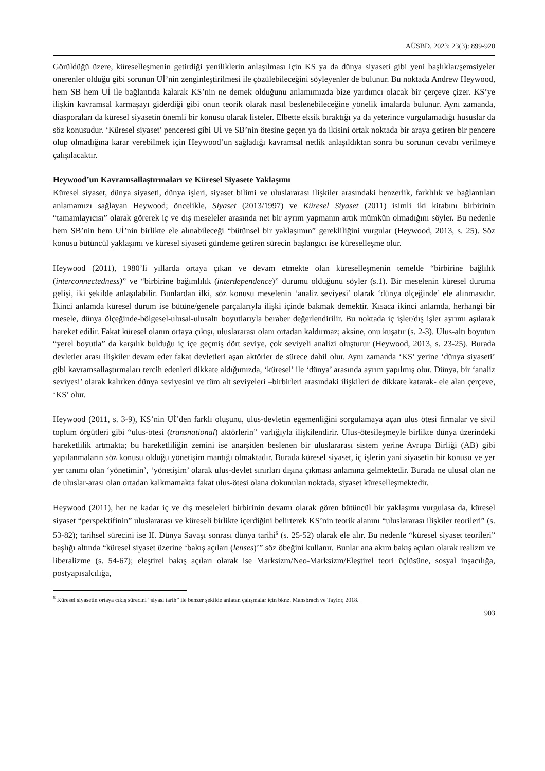AÜSBD, 2023; 23(3): 899-920
Görüldüğü üzere, küreselleşmenin getirdiği yeniliklerin anlaşılması için KS ya da dünya siyaseti gibi yeni başlıklar/şemsiyeler önerenler olduğu gibi sorunun Uİ’nin zenginleştirilmesi ile çözülebileceğini söyleyenler de bulunur. Bu noktada Andrew Heywood, hem SB hem Uİ ile bağlantıda kalarak KS’nin ne demek olduğunu anlamımızda bize yardımcı olacak bir çerçeve çizer. KS’ye ilişkin kavramsal karmaşayı giderdiği gibi onun teorik olarak nasıl beslenebileceğine yönelik imalarda bulunur. Aynı zamanda, diasporaları da küresel siyasetin önemli bir konusu olarak listeler. Elbette eksik bıraktığı ya da yeterince vurgulamadığı hususlar da söz konusudur. ‘Küresel siyaset’ penceresi gibi Uİ ve SB’nin ötesine geçen ya da ikisini ortak noktada bir araya getiren bir pencere olup olmadığına karar verebilmek için Heywood’un sağladığı kavramsal netlik anlaşıldıktan sonra bu sorunun cevabı verilmeye çalışılacaktır.
Heywood’un Kavramsallaştırmaları ve Küresel Siyasete Yaklaşımı
Küresel siyaset, dünya siyaseti, dünya işleri, siyaset bilimi ve uluslararası ilişkiler arasındaki benzerlik, farklılık ve bağlantıları anlamamızı sağlayan Heywood; öncelikle, Siyaset (2013/1997) ve Küresel Siyaset (2011) isimli iki kitabını birbirinin “tamamlayıcısı” olarak görerek iç ve dış meseleler arasında net bir ayrım yapmanın artık mümkün olmadığını söyler. Bu nedenle hem SB’nin hem Uİ’nin birlikte ele alınabileceği “bütünsel bir yaklaşımın” gerekliliğini vurgular (Heywood, 2013, s. 25). Söz konusu bütüncül yaklaşımı ve küresel siyaseti gündeme getiren sürecin başlangıcı ise küreselleşme olur.
Heywood (2011), 1980’li yıllarda ortaya çıkan ve devam etmekte olan küreselleşmenin temelde “birbirine bağlılık (interconnectedness)” ve “birbirine bağımlılık (interdependence)” durumu olduğunu söyler (s.1). Bir meselenin küresel duruma gelişi, iki şekilde anlaşılabilir. Bunlardan ilki, söz konusu meselenin ‘analiz seviyesi’ olarak ‘dünya ölçeğinde’ ele alınmasıdır. İkinci anlamda küresel durum ise bütüne/genele parçalarıyla ilişki içinde bakmak demektir. Kısaca ikinci anlamda, herhangi bir mesele, dünya ölçeğinde-bölgesel-ulusal-ulusaltı boyutlarıyla beraber değerlendirilir. Bu noktada iç işler/dış işler ayrımı aşılarak hareket edilir. Fakat küresel olanın ortaya çıkışı, uluslararası olanı ortadan kaldırmaz; aksine, onu kuşatır (s. 2-3). Ulus-altı boyutun “yerel boyutla” da karşılık bulduğu iç içe geçmiş dört seviye, çok seviyeli analizi oluşturur (Heywood, 2013, s. 23-25). Burada devletler arası ilişkiler devam eder fakat devletleri aşan aktörler de sürece dahil olur. Aynı zamanda ‘KS’ yerine ‘dünya siyaseti’ gibi kavramsallaştırmaları tercih edenleri dikkate aldığımızda, ‘küresel’ ile ‘dünya’ arasında ayrım yapılmış olur. Dünya, bir ‘analiz seviyesi’ olarak kalırken dünya seviyesini ve tüm alt seviyeleri –birbirleri arasındaki ilişkileri de dikkate katarak- ele alan çerçeve, ‘KS’ olur.
Heywood (2011, s. 3-9), KS’nin Uİ’den farklı oluşunu, ulus-devletin egemenliğini sorgulamaya açan ulus ötesi firmalar ve sivil toplum örgütleri gibi “ulus-ötesi (transnational) aktörlerin” varlığıyla ilişkilendirir. Ulus-ötesileşmeyle birlikte dünya üzerindeki hareketlilik artmakta; bu hareketliliğin zemini ise anarşiden beslenen bir uluslararası sistem yerine Avrupa Birliği (AB) gibi yapılanmaların söz konusu olduğu yönetişim mantığı olmaktadır. Burada küresel siyaset, iç işlerin yani siyasetin bir konusu ve yer yer tanımı olan ‘yönetimin’, ‘yönetişim’ olarak ulus-devlet sınırları dışına çıkması anlamına gelmektedir. Burada ne ulusal olan ne de uluslar-arası olan ortadan kalkmamakta fakat ulus-ötesi olana dokunulan noktada, siyaset küreselleşmektedir.
Heywood (2011), her ne kadar iç ve dış meseleleri birbirinin devamı olarak gören bütüncül bir yaklaşımı vurgulasa da, küresel siyaset “perspektifinin” uluslararası ve küreseli birlikte içerdiğini belirterek KS’nin teorik alanını “uluslararası ilişkiler teorileri” (s. 53-82); tarihsel sürecini ise II. Dünya Savaşı sonrası dünya tarihi<sup>6</sup> (s. 25-52) olarak ele alır. Bu nedenle “küresel siyaset teorileri” başlığı altında “küresel siyaset üzerine ‘bakış açıları (lenses)’” söz öbeğini kullanır. Bunlar ana akım bakış açıları olarak realizm ve liberalizme (s. 54-67); eleştirel bakış açıları olarak ise Marksizm/Neo-Marksizm/Eleştirel teori üçlüsüne, sosyal inşacılığa, postyapısalcılığa,
<sup>6</sup> Küresel siyasetin ortaya çıkış sürecini “siyasi tarih” ile benzer şekilde anlatan çalışmalar için bknz. Mansbrach ve Taylor, 2018.
903